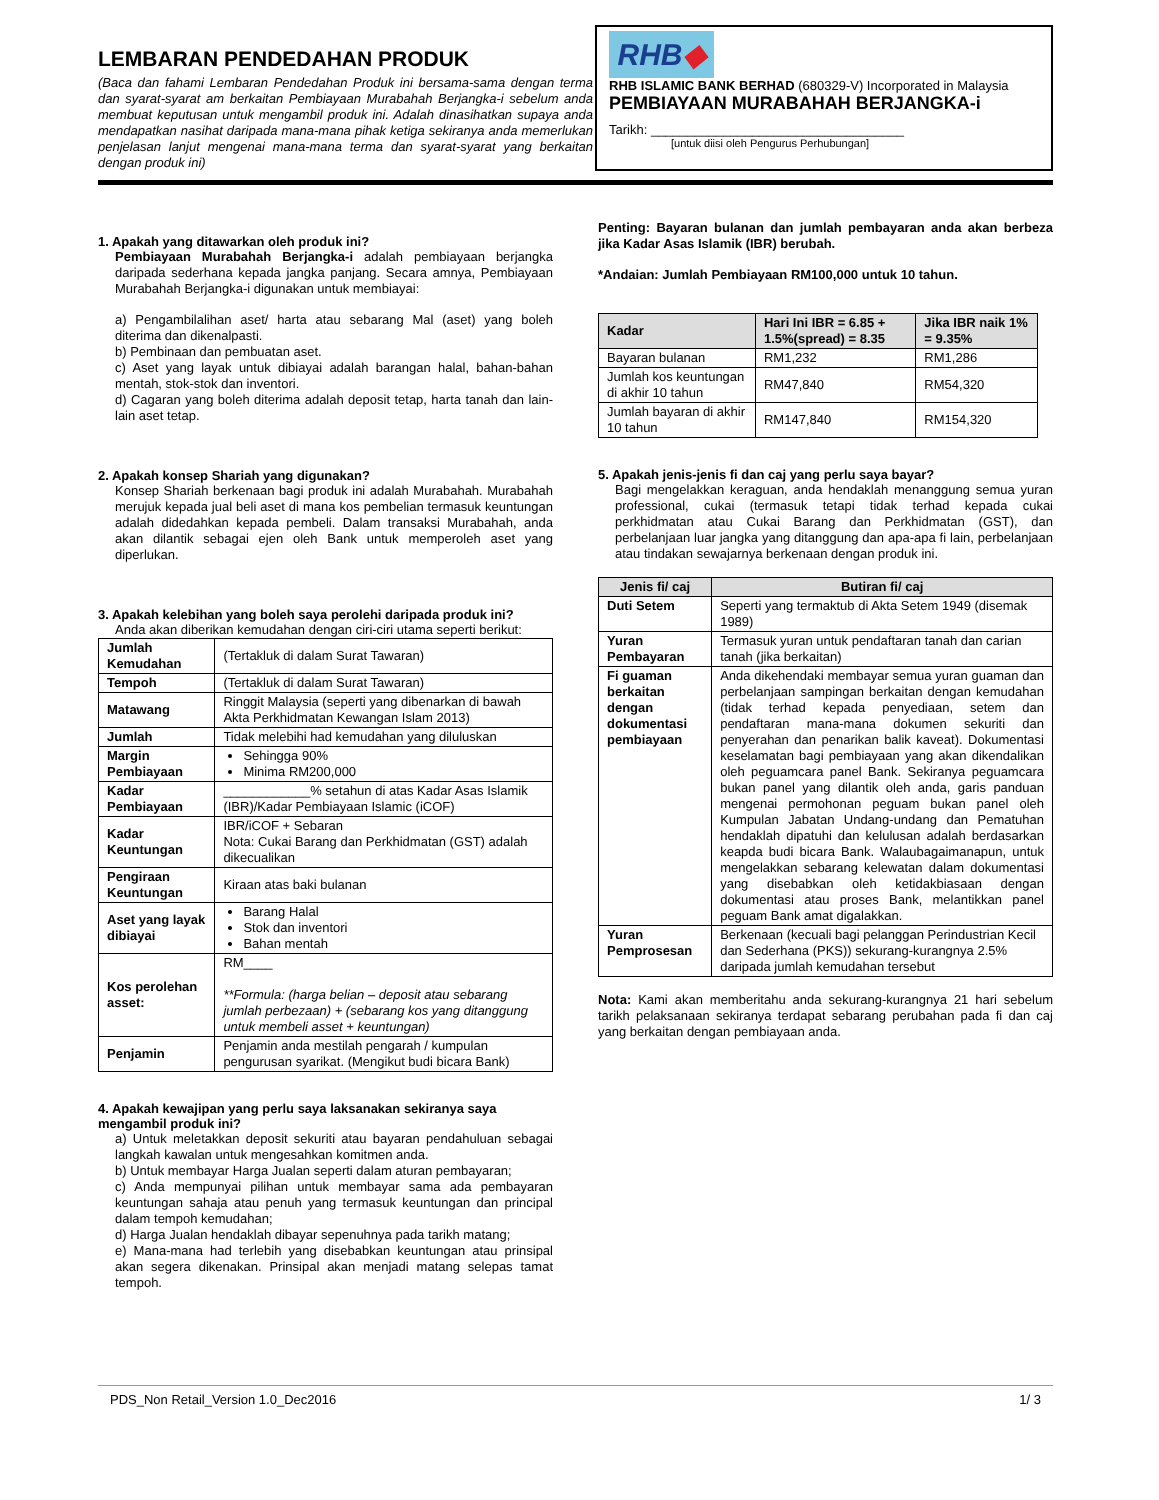LEMBARAN PENDEDAHAN PRODUK
(Baca dan fahami Lembaran Pendedahan Produk ini bersama-sama dengan terma dan syarat-syarat am berkaitan Pembiayaan Murabahah Berjangka-i sebelum anda membuat keputusan untuk mengambil produk ini. Adalah dinasihatkan supaya anda mendapatkan nasihat daripada mana-mana pihak ketiga sekiranya anda memerlukan penjelasan lanjut mengenai mana-mana terma dan syarat-syarat yang berkaitan dengan produk ini)
RHB◆
RHB ISLAMIC BANK BERHAD (680329-V) Incorporated in Malaysia
PEMBIAYAAN MURABAHAH BERJANGKA-i
Tarikh: ___________________________________
[untuk diisi oleh Pengurus Perhubungan]
1. Apakah yang ditawarkan oleh produk ini?
Pembiayaan Murabahah Berjangka-i adalah pembiayaan berjangka daripada sederhana kepada jangka panjang. Secara amnya, Pembiayaan Murabahah Berjangka-i digunakan untuk membiayai:
a) Pengambilalihan aset/ harta atau sebarang Mal (aset) yang boleh diterima dan dikenalpasti.
b) Pembinaan dan pembuatan aset.
c) Aset yang layak untuk dibiayai adalah barangan halal, bahan-bahan mentah, stok-stok dan inventori.
d) Cagaran yang boleh diterima adalah deposit tetap, harta tanah dan lain-lain aset tetap.
2. Apakah konsep Shariah yang digunakan?
Konsep Shariah berkenaan bagi produk ini adalah Murabahah. Murabahah merujuk kepada jual beli aset di mana kos pembelian termasuk keuntungan adalah didedahkan kepada pembeli. Dalam transaksi Murabahah, anda akan dilantik sebagai ejen oleh Bank untuk memperoleh aset yang diperlukan.
3. Apakah kelebihan yang boleh saya perolehi daripada produk ini?
Anda akan diberikan kemudahan dengan ciri-ciri utama seperti berikut:
| Jumlah Kemudahan | (Tertakluk di dalam Surat Tawaran) |
| Tempoh | (Tertakluk di dalam Surat Tawaran) |
| Matawang | Ringgit Malaysia (seperti yang dibenarkan di bawah Akta Perkhidmatan Kewangan Islam 2013) |
| Jumlah | Tidak melebihi had kemudahan yang diluluskan |
| Margin Pembiayaan | Sehingga 90% Minima RM200,000 |
| Kadar Pembiayaan | ____________% setahun di atas Kadar Asas Islamik (IBR)/Kadar Pembiayaan Islamic (iCOF) |
| Kadar Keuntungan | IBR/iCOF + Sebaran Nota: Cukai Barang dan Perkhidmatan (GST) adalah dikecualikan |
| Pengiraan Keuntungan | Kiraan atas baki bulanan |
| Aset yang layak dibiayai | Barang Halal Stok dan inventori Bahan mentah |
| Kos perolehan asset: | RM____ **Formula: (harga belian – deposit atau sebarang jumlah perbezaan) + (sebarang kos yang ditanggung untuk membeli asset + keuntungan) |
| Penjamin | Penjamin anda mestilah pengarah / kumpulan pengurusan syarikat. (Mengikut budi bicara Bank) |
4. Apakah kewajipan yang perlu saya laksanakan sekiranya saya mengambil produk ini?
a) Untuk meletakkan deposit sekuriti atau bayaran pendahuluan sebagai langkah kawalan untuk mengesahkan komitmen anda.
b) Untuk membayar Harga Jualan seperti dalam aturan pembayaran;
c) Anda mempunyai pilihan untuk membayar sama ada pembayaran keuntungan sahaja atau penuh yang termasuk keuntungan dan principal dalam tempoh kemudahan;
d) Harga Jualan hendaklah dibayar sepenuhnya pada tarikh matang;
e) Mana-mana had terlebih yang disebabkan keuntungan atau prinsipal akan segera dikenakan. Prinsipal akan menjadi matang selepas tamat tempoh.
Penting: Bayaran bulanan dan jumlah pembayaran anda akan berbeza jika Kadar Asas Islamik (IBR) berubah.
*Andaian: Jumlah Pembiayaan RM100,000 untuk 10 tahun.
| Kadar | Hari Ini IBR = 6.85 + 1.5%(spread) = 8.35 | Jika IBR naik 1% = 9.35% |
| --- | --- | --- |
| Bayaran bulanan | RM1,232 | RM1,286 |
| Jumlah kos keuntungan di akhir 10 tahun | RM47,840 | RM54,320 |
| Jumlah bayaran di akhir 10 tahun | RM147,840 | RM154,320 |
5. Apakah jenis-jenis fi dan caj yang perlu saya bayar?
Bagi mengelakkan keraguan, anda hendaklah menanggung semua yuran professional, cukai (termasuk tetapi tidak terhad kepada cukai perkhidmatan atau Cukai Barang dan Perkhidmatan (GST), dan perbelanjaan luar jangka yang ditanggung dan apa-apa fi lain, perbelanjaan atau tindakan sewajarnya berkenaan dengan produk ini.
| Jenis fi/ caj | Butiran fi/ caj |
| --- | --- |
| Duti Setem | Seperti yang termaktub di Akta Setem 1949 (disemak 1989) |
| Yuran Pembayaran | Termasuk yuran untuk pendaftaran tanah dan carian tanah (jika berkaitan) |
| Fi guaman berkaitan dengan dokumentasi pembiayaan | Anda dikehendaki membayar semua yuran guaman dan perbelanjaan sampingan berkaitan dengan kemudahan (tidak terhad kepada penyediaan, setem dan pendaftaran mana-mana dokumen sekuriti dan penyerahan dan penarikan balik kaveat). Dokumentasi keselamatan bagi pembiayaan yang akan dikendalikan oleh peguamcara panel Bank. Sekiranya peguamcara bukan panel yang dilantik oleh anda, garis panduan mengenai permohonan peguam bukan panel oleh Kumpulan Jabatan Undang-undang dan Pematuhan hendaklah dipatuhi dan kelulusan adalah berdasarkan keapda budi bicara Bank. Walaubagaimanapun, untuk mengelakkan sebarang kelewatan dalam dokumentasi yang disebabkan oleh ketidakbiasaan dengan dokumentasi atau proses Bank, melantikkan panel peguam Bank amat digalakkan. |
| Yuran Pemprosesan | Berkenaan (kecuali bagi pelanggan Perindustrian Kecil dan Sederhana (PKS)) sekurang-kurangnya 2.5% daripada jumlah kemudahan tersebut |
Nota: Kami akan memberitahu anda sekurang-kurangnya 21 hari sebelum tarikh pelaksanaan sekiranya terdapat sebarang perubahan pada fi dan caj yang berkaitan dengan pembiayaan anda.
PDS_Non Retail_Version 1.0_Dec2016 1/ 3